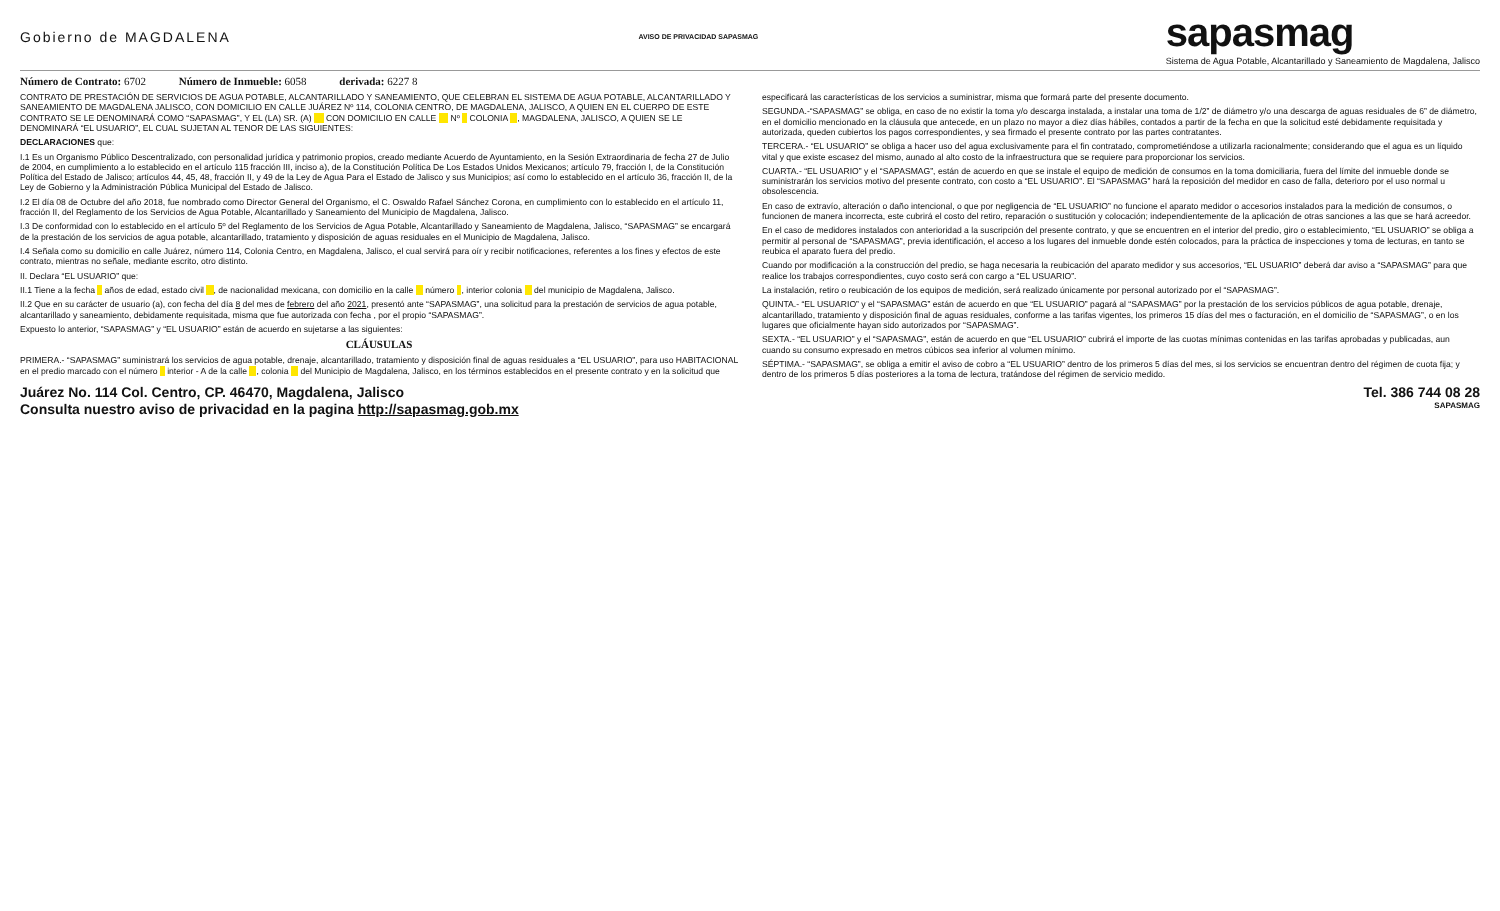Gobierno de MAGDALENA
AVISO DE PRIVACIDAD SAPASMAG
sapasmag
Sistema de Agua Potable, Alcantarillado y Saneamiento de Magdalena, Jalisco
Número de Contrato: 6702 Número de Inmueble: 6058 derivada: 6227 8
CONTRATO DE PRESTACIÓN DE SERVICIOS DE AGUA POTABLE, ALCANTARILLADO Y SANEAMIENTO, QUE CELEBRAN EL SISTEMA DE AGUA POTABLE, ALCANTARILLADO Y SANEAMIENTO DE MAGDALENA JALISCO, CON DOMICILIO EN CALLE JUÁREZ Nº 114, COLONIA CENTRO, DE MAGDALENA, JALISCO, A QUIEN EN EL CUERPO DE ESTE CONTRATO SE LE DENOMINARÁ COMO “SAPASMAG”, Y EL (LA) SR. (A) CON DOMICILIO EN CALLE Nº COLONIA , MAGDALENA, JALISCO, A QUIEN SE LE DENOMINARÁ “EL USUARIO”, EL CUAL SUJETAN AL TENOR DE LAS SIGUIENTES:
DECLARACIONES que:
I.1 Es un Organismo Público Descentralizado, con personalidad jurídica y patrimonio propios, creado mediante Acuerdo de Ayuntamiento, en la Sesión Extraordinaria de fecha 27 de Julio de 2004, en cumplimiento a lo establecido en el artículo 115 fracción III, inciso a), de la Constitución Política De Los Estados Unidos Mexicanos; artículo 79, fracción I, de la Constitución Política del Estado de Jalisco; artículos 44, 45, 48, fracción II, y 49 de la Ley de Agua Para el Estado de Jalisco y sus Municipios; así como lo establecido en el artículo 36, fracción II, de la Ley de Gobierno y la Administración Pública Municipal del Estado de Jalisco.
I.2 El día 08 de Octubre del año 2018, fue nombrado como Director General del Organismo, el C. Oswaldo Rafael Sánchez Corona, en cumplimiento con lo establecido en el artículo 11, fracción II, del Reglamento de los Servicios de Agua Potable, Alcantarillado y Saneamiento del Municipio de Magdalena, Jalisco.
I.3 De conformidad con lo establecido en el artículo 5º del Reglamento de los Servicios de Agua Potable, Alcantarillado y Saneamiento de Magdalena, Jalisco, “SAPASMAG” se encargará de la prestación de los servicios de agua potable, alcantarillado, tratamiento y disposición de aguas residuales en el Municipio de Magdalena, Jalisco.
I.4 Señala como su domicilio en calle Juárez, número 114, Colonia Centro, en Magdalena, Jalisco, el cual servirá para oír y recibir notificaciones, referentes a los fines y efectos de este contrato, mientras no señale, mediante escrito, otro distinto.
II. Declara “EL USUARIO” que:
II.1 Tiene a la fecha años de edad, estado civil , de nacionalidad mexicana, con domicilio en la calle número , interior colonia del municipio de Magdalena, Jalisco.
II.2 Que en su carácter de usuario (a), con fecha del día 8 del mes de febrero del año 2021, presentó ante “SAPASMAG”, una solicitud para la prestación de servicios de agua potable, alcantarillado y saneamiento, debidamente requisitada, misma que fue autorizada con fecha , por el propio “SAPASMAG”.
Expuesto lo anterior, “SAPASMAG” y “EL USUARIO” están de acuerdo en sujetarse a las siguientes:
CLÁUSULAS
PRIMERA.- “SAPASMAG” suministrará los servicios de agua potable, drenaje, alcantarillado, tratamiento y disposición final de aguas residuales a “EL USUARIO”, para uso HABITACIONAL en el predio marcado con el número interior - A de la calle , colonia del Municipio de Magdalena, Jalisco, en los términos establecidos en el presente contrato y en la solicitud que especificará las características de los servicios a suministrar, misma que formará parte del presente documento.
SEGUNDA.-“SAPASMAG” se obliga, en caso de no existir la toma y/o descarga instalada, a instalar una toma de 1/2” de diámetro y/o una descarga de aguas residuales de 6” de diámetro, en el domicilio mencionado en la cláusula que antecede, en un plazo no mayor a diez días hábiles, contados a partir de la fecha en que la solicitud esté debidamente requisitada y autorizada, queden cubiertos los pagos correspondientes, y sea firmado el presente contrato por las partes contratantes.
TERCERA.- “EL USUARIO” se obliga a hacer uso del agua exclusivamente para el fin contratado, comprometiéndose a utilizarla racionalmente; considerando que el agua es un líquido vital y que existe escasez del mismo, aunado al alto costo de la infraestructura que se requiere para proporcionar los servicios.
CUARTA.- “EL USUARIO” y el “SAPASMAG”, están de acuerdo en que se instale el equipo de medición de consumos en la toma domiciliaria, fuera del límite del inmueble donde se suministrarán los servicios motivo del presente contrato, con costo a “EL USUARIO”. El “SAPASMAG” hará la reposición del medidor en caso de falla, deterioro por el uso normal u obsolescencia.
En caso de extravío, alteración o daño intencional, o que por negligencia de “EL USUARIO” no funcione el aparato medidor o accesorios instalados para la medición de consumos, o funcionen de manera incorrecta, este cubrirá el costo del retiro, reparación o sustitución y colocación; independientemente de la aplicación de otras sanciones a las que se hará acreedor.
En el caso de medidores instalados con anterioridad a la suscripción del presente contrato, y que se encuentren en el interior del predio, giro o establecimiento, “EL USUARIO” se obliga a permitir al personal de “SAPASMAG”, previa identificación, el acceso a los lugares del inmueble donde estén colocados, para la práctica de inspecciones y toma de lecturas, en tanto se reubica el aparato fuera del predio.
Cuando por modificación a la construcción del predio, se haga necesaria la reubicación del aparato medidor y sus accesorios, “EL USUARIO” deberá dar aviso a “SAPASMAG” para que realice los trabajos correspondientes, cuyo costo será con cargo a “EL USUARIO”.
La instalación, retiro o reubicación de los equipos de medición, será realizado únicamente por personal autorizado por el “SAPASMAG”.
QUINTA.- “EL USUARIO” y el “SAPASMAG” están de acuerdo en que “EL USUARIO” pagará al “SAPASMAG” por la prestación de los servicios públicos de agua potable, drenaje, alcantarillado, tratamiento y disposición final de aguas residuales, conforme a las tarifas vigentes, los primeros 15 días del mes o facturación, en el domicilio de “SAPASMAG”, o en los lugares que oficialmente hayan sido autorizados por “SAPASMAG”.
SEXTA.- “EL USUARIO” y el “SAPASMAG”, están de acuerdo en que “EL USUARIO” cubrirá el importe de las cuotas mínimas contenidas en las tarifas aprobadas y publicadas, aun cuando su consumo expresado en metros cúbicos sea inferior al volumen mínimo.
SÉPTIMA.- “SAPASMAG”, se obliga a emitir el aviso de cobro a “EL USUARIO” dentro de los primeros 5 días del mes, si los servicios se encuentran dentro del régimen de cuota fija; y dentro de los primeros 5 días posteriores a la toma de lectura, tratándose del régimen de servicio medido.
Juárez No. 114 Col. Centro, CP. 46470, Magdalena, Jalisco Tel. 386 744 08 28
Consulta nuestro aviso de privacidad en la pagina http://sapasmag.gob.mx SAPASMAG